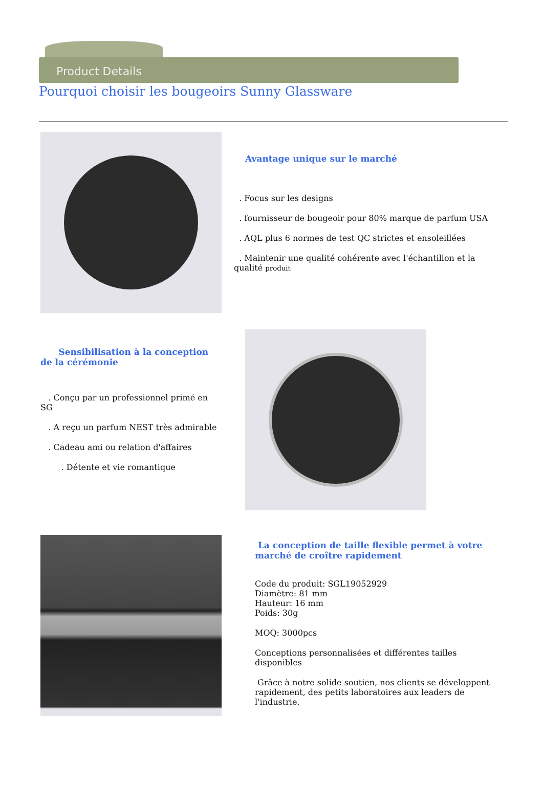Product Details
Pourquoi choisir les bougeoirs Sunny Glassware
Avantage unique sur le marché
. Focus sur les designs
. fournisseur de bougeoir pour 80% marque de parfum USA
. AQL plus 6 normes de test QC strictes et ensoleillées
. Maintenir une qualité cohérente avec l'échantillon et la qualité produit
Sensibilisation à la conception de la cérémonie
. Conçu par un professionnel primé en SG
. A reçu un parfum NEST très admirable
. Cadeau ami ou relation d'affaires
. Détente et vie romantique
La conception de taille flexible permet à votre marché de croître rapidement
Code du produit: SGL19052929
Diamètre: 81 mm
Hauteur: 16 mm
Poids: 30g
MOQ: 3000pcs
Conceptions personnalisées et différentes tailles disponibles
Grâce à notre solide soutien, nos clients se développent rapidement, des petits laboratoires aux leaders de l'industrie.